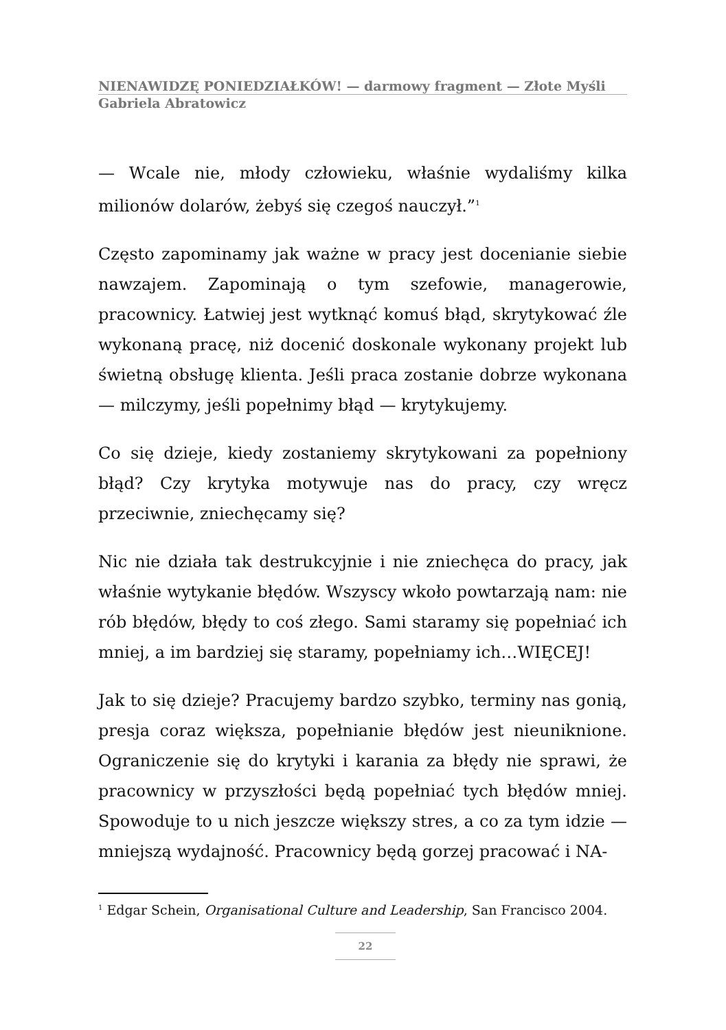NIENAWIDZĘ PONIEDZIAŁKÓW! — darmowy fragment — Złote Myśli
Gabriela Abratowicz
— Wcale nie, młody człowieku, właśnie wydaliśmy kilka milionów dolarów, żebyś się czegoś nauczył.”<sup>1</sup>
Często zapominamy jak ważne w pracy jest docenianie siebie nawzajem. Zapominają o tym szefowie, managerowie, pracownicy. Łatwiej jest wytknąć komuś błąd, skrytykować źle wykonaną pracę, niż docenić doskonale wykonany projekt lub świetną obsługę klienta. Jeśli praca zostanie dobrze wykonana — milczymy, jeśli popełnimy błąd — krytykujemy.
Co się dzieje, kiedy zostaniemy skrytykowani za popełniony błąd? Czy krytyka motywuje nas do pracy, czy wręcz przeciwnie, zniechęcamy się?
Nic nie działa tak destrukcyjnie i nie zniechęca do pracy, jak właśnie wytykanie błędów. Wszyscy wkoło powtarzają nam: nie rób błędów, błędy to coś złego. Sami staramy się popełniać ich mniej, a im bardziej się staramy, popełniamy ich…WIĘCEJ!
Jak to się dzieje? Pracujemy bardzo szybko, terminy nas gonią, presja coraz większa, popełnianie błędów jest nieuniknione. Ograniczenie się do krytyki i karania za błędy nie sprawi, że pracownicy w przyszłości będą popełniać tych błędów mniej. Spowoduje to u nich jeszcze większy stres, a co za tym idzie — mniejszą wydajność. Pracownicy będą gorzej pracować i NA-
<sup>1</sup> Edgar Schein, Organisational Culture and Leadership, San Francisco 2004.
22